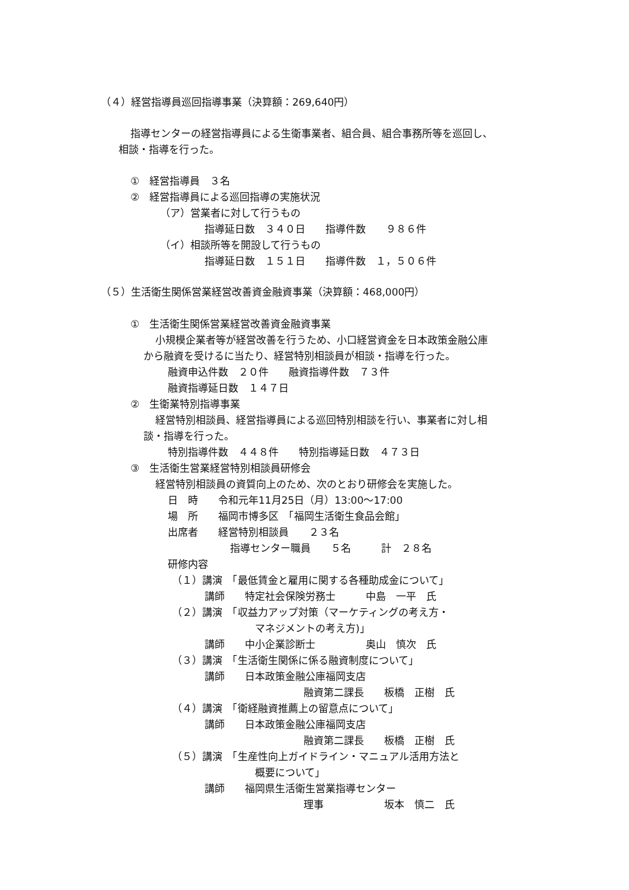（４）経営指導員巡回指導事業（決算額：269,640円）
指導センターの経営指導員による生衛事業者、組合員、組合事務所等を巡回し、
相談・指導を行った。
①　経営指導員　３名
②　経営指導員による巡回指導の実施状況
（ア）営業者に対して行うもの
指導延日数　３４０日　　指導件数　　９８６件
（イ）相談所等を開設して行うもの
指導延日数　１５１日　　指導件数　１，５０６件
（５）生活衛生関係営業経営改善資金融資事業（決算額：468,000円）
①　生活衛生関係営業経営改善資金融資事業
小規模企業者等が経営改善を行うため、小口経営資金を日本政策金融公庫
から融資を受けるに当たり、経営特別相談員が相談・指導を行った。
融資申込件数　２０件　　融資指導件数　７３件
融資指導延日数　１４７日
②　生衛業特別指導事業
経営特別相談員、経営指導員による巡回特別相談を行い、事業者に対し相
談・指導を行った。
特別指導件数　４４８件　　特別指導延日数　４７３日
③　生活衛生営業経営特別相談員研修会
経営特別相談員の資質向上のため、次のとおり研修会を実施した。
日　時　　令和元年11月25日（月）13:00～17:00
場　所　　福岡市博多区　「福岡生活衛生食品会館」
出席者　　経営特別相談員　　２３名
指導センター職員　　５名　　　計　２８名
研修内容
（１）講演　「最低賃金と雇用に関する各種助成金について」
講師　　特定社会保険労務士　　　中島　一平　氏
（２）講演　「収益力アップ対策（マーケティングの考え方・
マネジメントの考え方)」
講師　　中小企業診断士　　　　　奥山　慎次　氏
（３）講演　「生活衛生関係に係る融資制度について」
講師　　日本政策金融公庫福岡支店
融資第二課長　　板橋　正樹　氏
（４）講演　「衛経融資推薦上の留意点について」
講師　　日本政策金融公庫福岡支店
融資第二課長　　板橋　正樹　氏
（５）講演　「生産性向上ガイドライン・マニュアル活用方法と
概要について」
講師　　福岡県生活衛生営業指導センター
理事　　　　　　坂本　慎二　氏